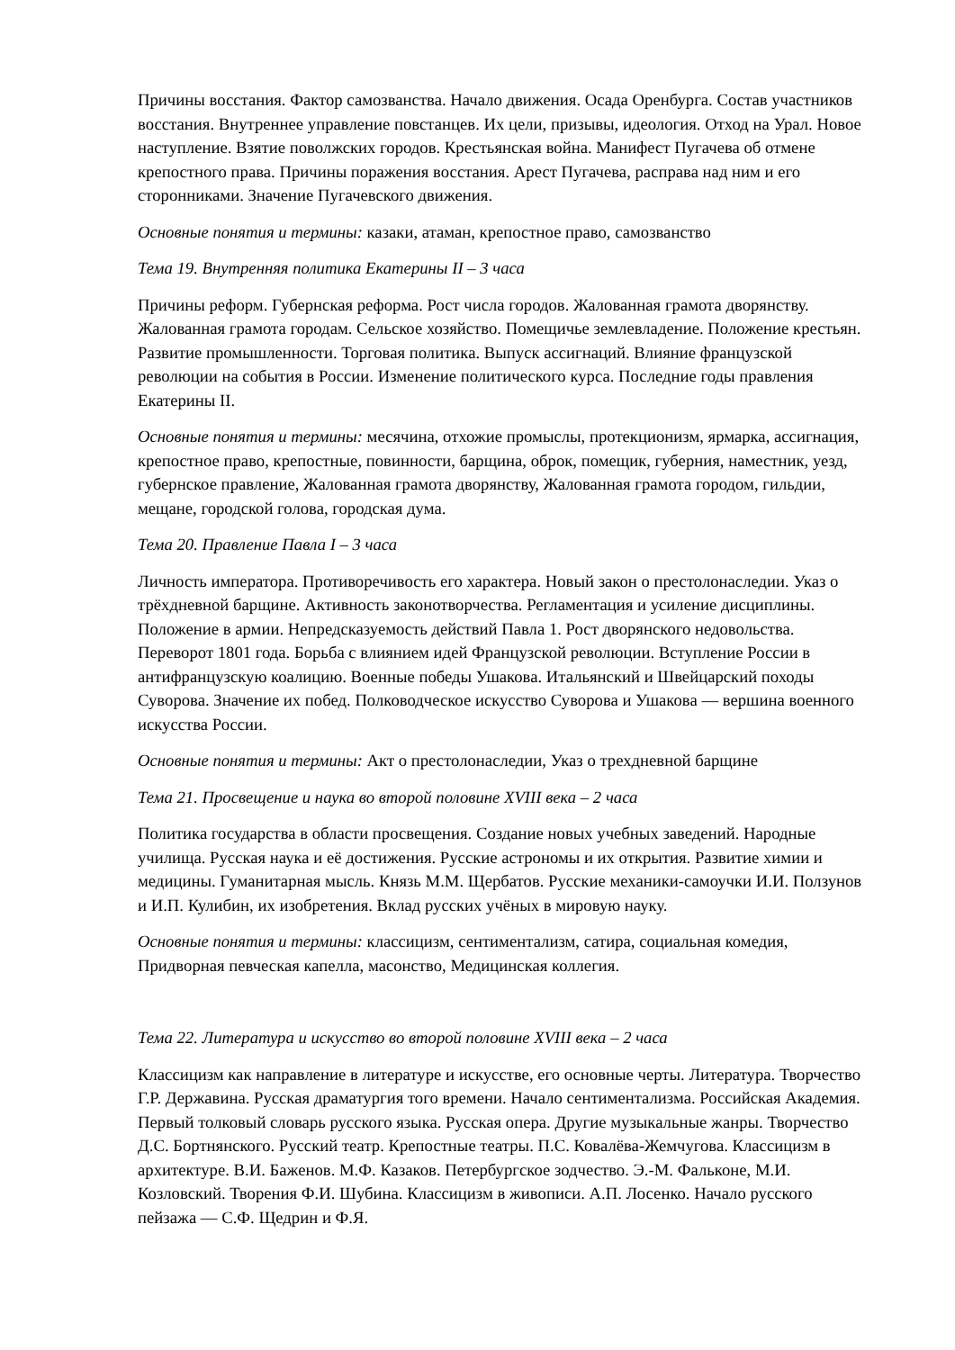Причины восстания. Фактор самозванства. Начало движения. Осада Оренбурга. Состав участников восстания. Внутреннее управление повстанцев. Их цели, призывы, идеология. Отход на Урал. Новое наступление. Взятие поволжских городов. Крестьянская война. Манифест Пугачева об отмене крепостного права. Причины поражения восстания. Арест Пугачева, расправа над ним и его сторонниками. Значение Пугачевского движения.
Основные понятия и термины: казаки, атаман, крепостное право, самозванство
Тема 19. Внутренняя политика Екатерины II – 3 часа
Причины реформ. Губернская реформа. Рост числа городов. Жалованная грамота дворянству. Жалованная грамота городам. Сельское хозяйство. Помещичье землевладение. Положение крестьян. Развитие промышленности. Торговая политика. Выпуск ассигнаций. Влияние французской революции на события в России. Изменение политического курса. Последние годы правления Екатерины II.
Основные понятия и термины: месячина, отхожие промыслы, протекционизм, ярмарка, ассигнация, крепостное право, крепостные, повинности, барщина, оброк, помещик, губерния, наместник, уезд, губернское правление, Жалованная грамота дворянству, Жалованная грамота городом, гильдии, мещане, городской голова, городская дума.
Тема 20. Правление Павла I – 3 часа
Личность императора. Противоречивость его характера. Новый закон о престолонаследии. Указ о трёхдневной барщине. Активность законотворчества. Регламентация и усиление дисциплины. Положение в армии. Непредсказуемость действий Павла 1. Рост дворянского недовольства. Переворот 1801 года. Борьба с влиянием идей Французской революции. Вступление России в антифранцузскую коалицию. Военные победы Ушакова. Итальянский и Швейцарский походы Суворова. Значение их побед. Полководческое искусство Суворова и Ушакова — вершина военного искусства России.
Основные понятия и термины: Акт о престолонаследии, Указ о трехдневной барщине
Тема 21. Просвещение и наука во второй половине XVIII века – 2 часа
Политика государства в области просвещения. Создание новых учебных заведений. Народные училища. Русская наука и её достижения. Русские астрономы и их открытия. Развитие химии и медицины. Гуманитарная мысль. Князь М.М. Щербатов. Русские механики-самоучки И.И. Ползунов и И.П. Кулибин, их изобретения. Вклад русских учёных в мировую науку.
Основные понятия и термины: классицизм, сентиментализм, сатира, социальная комедия, Придворная певческая капелла, масонство, Медицинская коллегия.
Тема 22. Литература и искусство во второй половине XVIII века – 2 часа
Классицизм как направление в литературе и искусстве, его основные черты. Литература. Творчество Г.Р. Державина. Русская драматургия того времени. Начало сентиментализма. Российская Академия. Первый толковый словарь русского языка. Русская опера. Другие музыкальные жанры. Творчество Д.С. Бортнянского. Русский театр. Крепостные театры. П.С. Ковалёва-Жемчугова. Классицизм в архитектуре. В.И. Баженов. М.Ф. Казаков. Петербургское зодчество. Э.-М. Фальконе, М.И. Козловский. Творения Ф.И. Шубина. Классицизм в живописи. А.П. Лосенко. Начало русского пейзажа — С.Ф. Щедрин и Ф.Я.